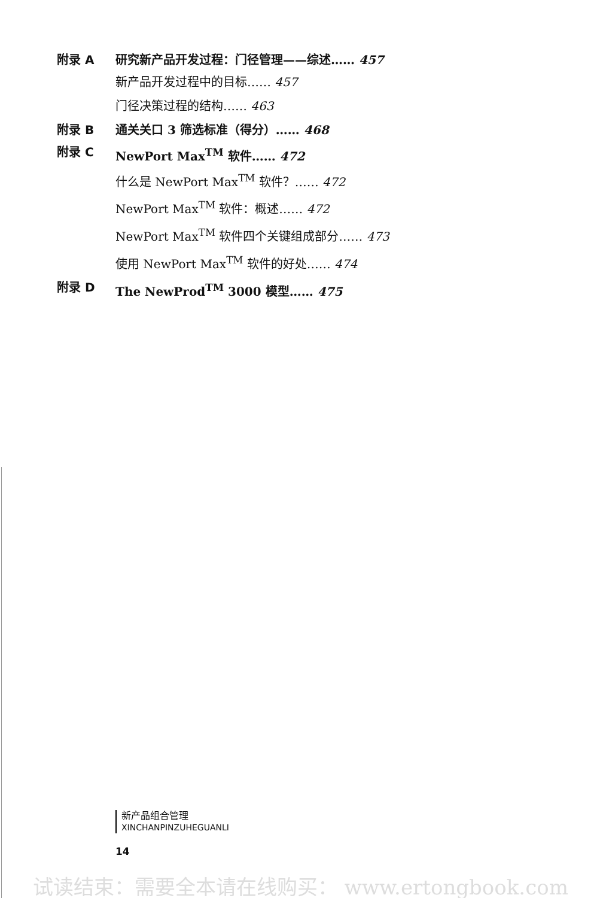附录 A 研究新产品开发过程：门径管理——综述…… 457
新产品开发过程中的目标…… 457
门径决策过程的结构…… 463
附录 B 通关关口 3 筛选标准（得分）…… 468
附录 C NewPort Max<sup>TM</sup> 软件…… 472
什么是 NewPort Max<sup>TM</sup> 软件？…… 472
NewPort Max<sup>TM</sup> 软件：概述…… 472
NewPort Max<sup>TM</sup> 软件四个关键组成部分…… 473
使用 NewPort Max<sup>TM</sup> 软件的好处…… 474
附录 D The NewProd<sup>TM</sup> 3000 模型…… 475
新产品组合管理
XINCHANPINZUHEGUANLI
14
试读结束：需要全本请在线购买： www.ertongbook.com